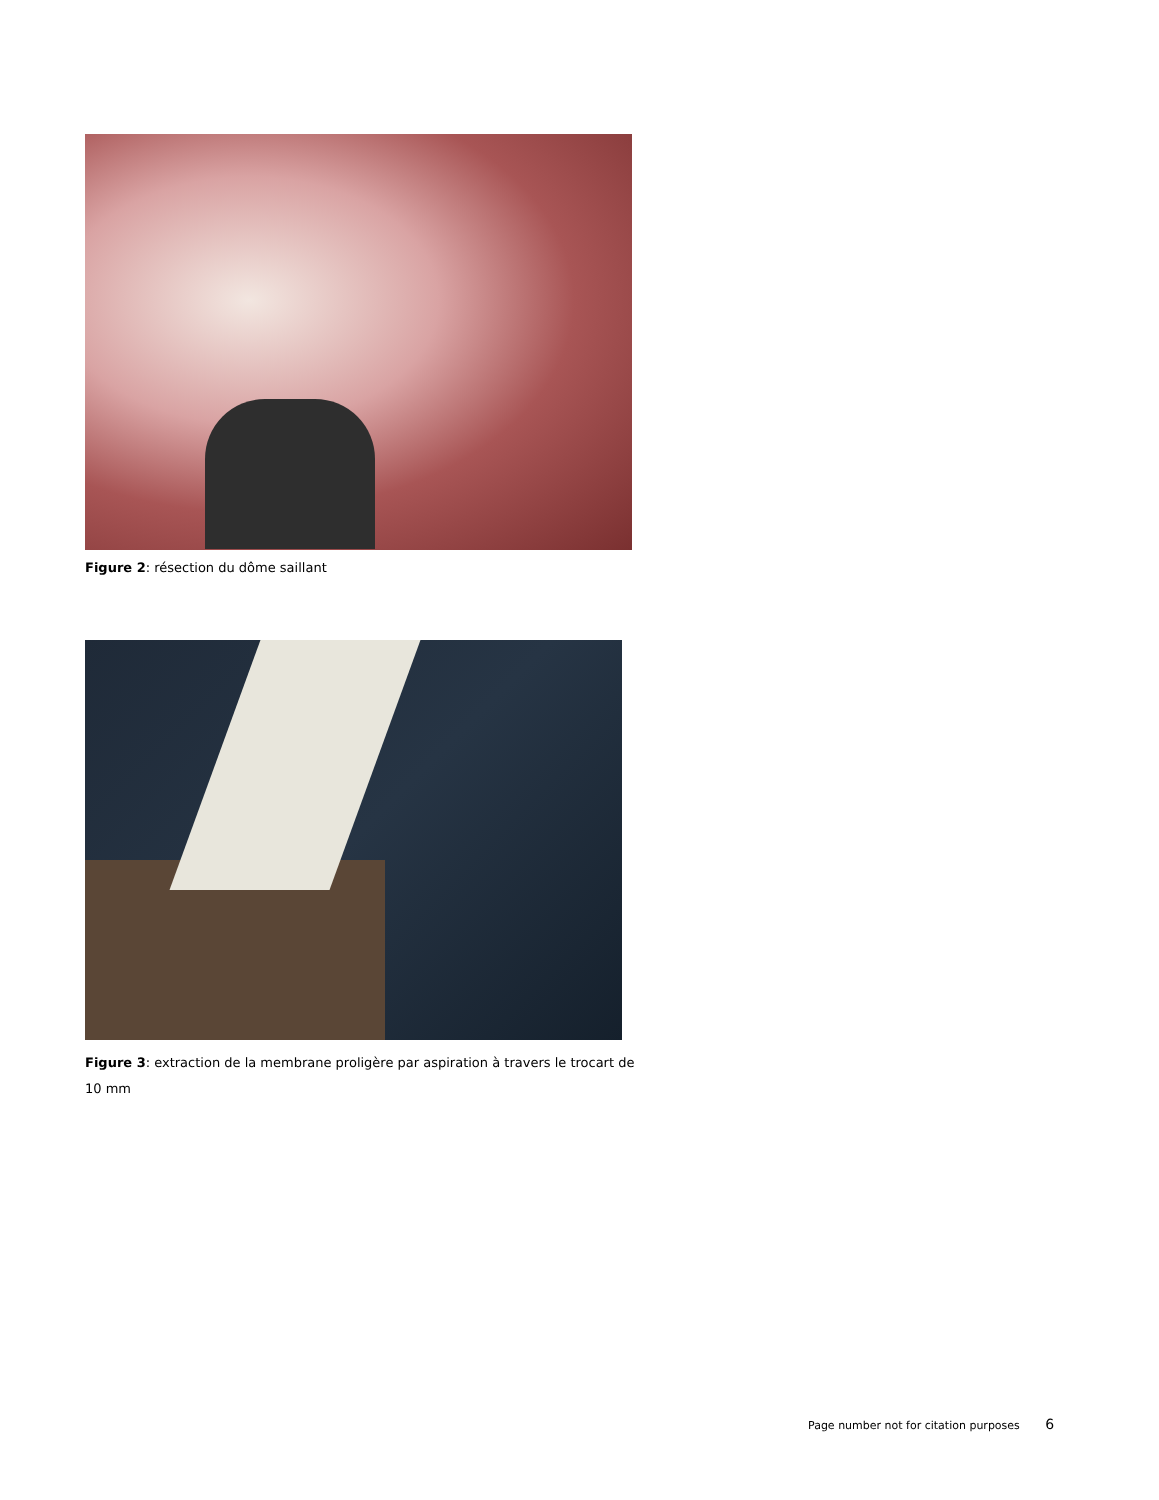Figure 2: résection du dôme saillant
Figure 3: extraction de la membrane proligère par aspiration à travers le trocart de 10 mm
Page number not for citation purposes 6